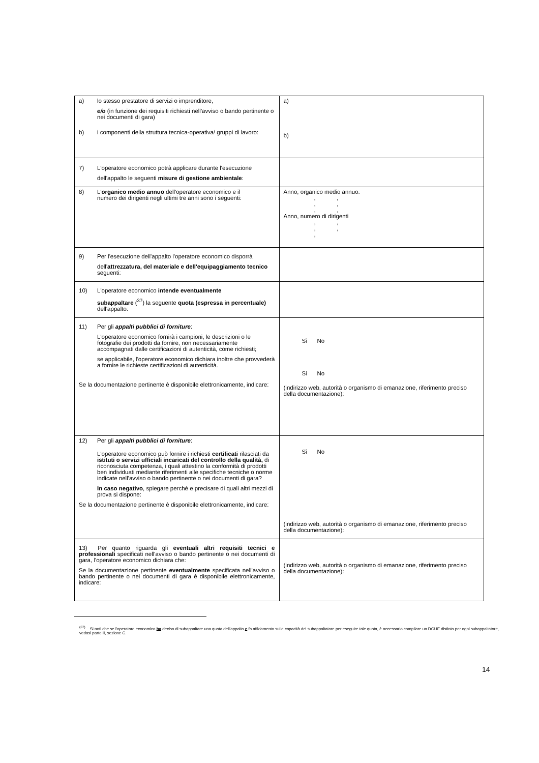| a) lo stesso prestatore di servizi o imprenditore, e/o (in funzione dei requisiti richiesti nell'avviso o bando pertinente o nei documenti di gara) b) i componenti della struttura tecnica-operativa/ gruppi di lavoro: | a) b) |
| 7) L'operatore economico potrà applicare durante l'esecuzione dell'appalto le seguenti misure di gestione ambientale : | |
| 8) L' organico medio annuo dell'operatore economico e il numero dei dirigenti negli ultimi tre anni sono i seguenti: | Anno, organico medio annuo: , , , , , , Anno, numero di dirigenti , , , , , |
| 9) Per l'esecuzione dell'appalto l'operatore economico disporrà dell' attrezzatura, del materiale e dell'equipaggiamento tecnico seguenti: | |
| 10) L'operatore economico intende eventualmente subappaltare (<sup>37</sup>) la seguente quota (espressa in percentuale) dell'appalto: | |
| 11) Per gli appalti pubblici di forniture : L'operatore economico fornirà i campioni, le descrizioni o le fotografie dei prodotti da fornire, non necessariamente accompagnati dalle certificazioni di autenticità, come richiesti; se applicabile, l'operatore economico dichiara inoltre che provvederà a fornire le richieste certificazioni di autenticità. Se la documentazione pertinente è disponibile elettronicamente, indicare: | Sì No Sì No (indirizzo web, autorità o organismo di emanazione, riferimento preciso della documentazione): |
| 12) Per gli appalti pubblici di forniture : L'operatore economico può fornire i richiesti certificati rilasciati da istituti o servizi ufficiali incaricati del controllo della qualità, di riconosciuta competenza, i quali attestino la conformità di prodotti ben individuati mediante riferimenti alle specifiche tecniche o norme indicate nell'avviso o bando pertinente o nei documenti di gara? In caso negativo , spiegare perché e precisare di quali altri mezzi di prova si dispone: Se la documentazione pertinente è disponibile elettronicamente, indicare: | Sì No (indirizzo web, autorità o organismo di emanazione, riferimento preciso della documentazione): |
| 13) Per quanto riguarda gli eventuali altri requisiti tecnici e professionali specificati nell'avviso o bando pertinente o nei documenti di gara, l'operatore economico dichiara che: Se la documentazione pertinente eventualmente specificata nell'avviso o bando pertinente o nei documenti di gara è disponibile elettronicamente, indicare: | (indirizzo web, autorità o organismo di emanazione, riferimento preciso della documentazione): |
<sup>(37)</sup> Si noti che se l'operatore economico ha deciso di subappaltare una quota dell'appalto e fa affidamento sulle capacità del subappaltatore per eseguire tale quota, è necessario compilare un DGUE distinto per ogni subappaltatore, vedasi parte II, sezione C.
14